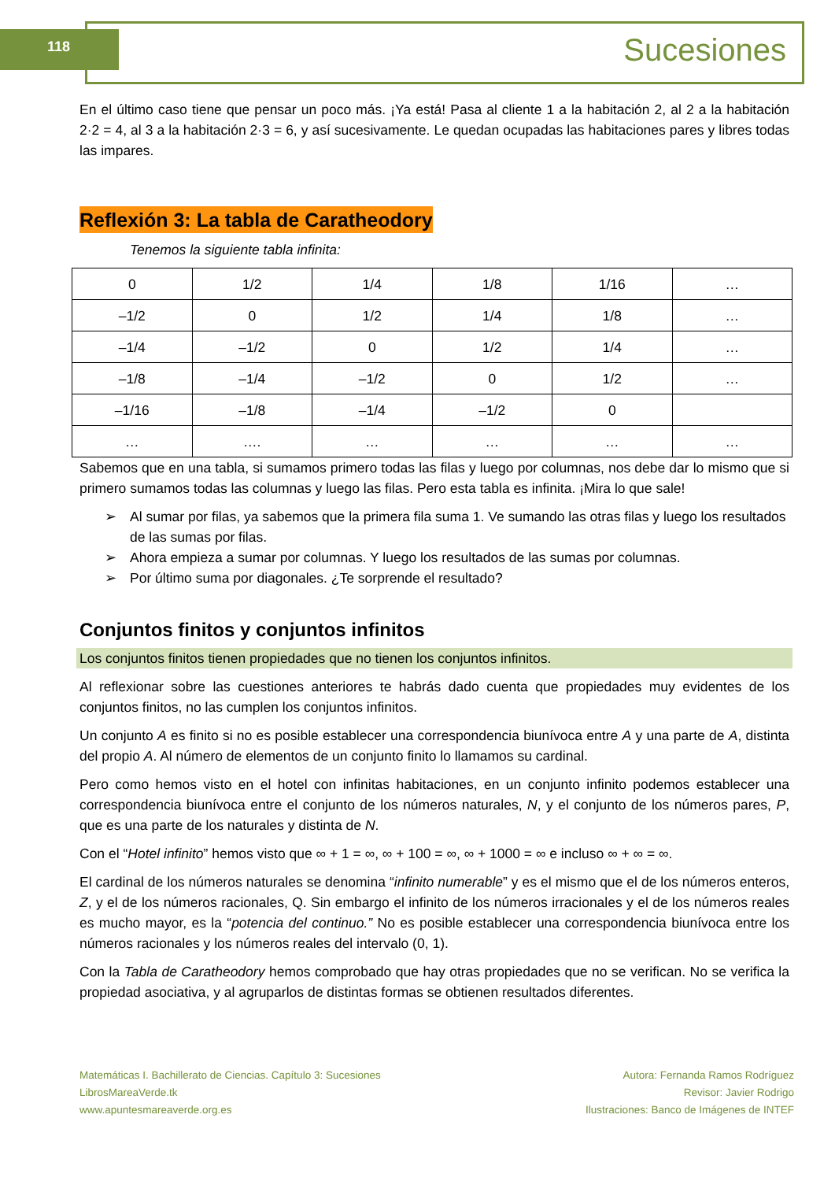118 Sucesiones
En el último caso tiene que pensar un poco más. ¡Ya está! Pasa al cliente 1 a la habitación 2, al 2 a la habitación 2·2 = 4, al 3 a la habitación 2·3 = 6, y así sucesivamente. Le quedan ocupadas las habitaciones pares y libres todas las impares.
Reflexión 3: La tabla de Caratheodory
Tenemos la siguiente tabla infinita:
| 0 | 1/2 | 1/4 | 1/8 | 1/16 | … |
| –1/2 | 0 | 1/2 | 1/4 | 1/8 | … |
| –1/4 | –1/2 | 0 | 1/2 | 1/4 | … |
| –1/8 | –1/4 | –1/2 | 0 | 1/2 | … |
| –1/16 | –1/8 | –1/4 | –1/2 | 0 | |
| … | …. | … | … | … | … |
Sabemos que en una tabla, si sumamos primero todas las filas y luego por columnas, nos debe dar lo mismo que si primero sumamos todas las columnas y luego las filas. Pero esta tabla es infinita. ¡Mira lo que sale!
➢ Al sumar por filas, ya sabemos que la primera fila suma 1. Ve sumando las otras filas y luego los resultados de las sumas por filas.
➢ Ahora empieza a sumar por columnas. Y luego los resultados de las sumas por columnas.
➢ Por último suma por diagonales. ¿Te sorprende el resultado?
Conjuntos finitos y conjuntos infinitos
Los conjuntos finitos tienen propiedades que no tienen los conjuntos infinitos.
Al reflexionar sobre las cuestiones anteriores te habrás dado cuenta que propiedades muy evidentes de los conjuntos finitos, no las cumplen los conjuntos infinitos.
Un conjunto A es finito si no es posible establecer una correspondencia biunívoca entre A y una parte de A, distinta del propio A. Al número de elementos de un conjunto finito lo llamamos su cardinal.
Pero como hemos visto en el hotel con infinitas habitaciones, en un conjunto infinito podemos establecer una correspondencia biunívoca entre el conjunto de los números naturales, N, y el conjunto de los números pares, P, que es una parte de los naturales y distinta de N.
Con el “Hotel infinito” hemos visto que ∞ + 1 = ∞, ∞ + 100 = ∞, ∞ + 1000 = ∞ e incluso ∞ + ∞ = ∞.
El cardinal de los números naturales se denomina “infinito numerable” y es el mismo que el de los números enteros, Z, y el de los números racionales, Q. Sin embargo el infinito de los números irracionales y el de los números reales es mucho mayor, es la “potencia del continuo.” No es posible establecer una correspondencia biunívoca entre los números racionales y los números reales del intervalo (0, 1).
Con la Tabla de Caratheodory hemos comprobado que hay otras propiedades que no se verifican. No se verifica la propiedad asociativa, y al agruparlos de distintas formas se obtienen resultados diferentes.
Matemáticas I. Bachillerato de Ciencias. Capítulo 3: Sucesiones
LibrosMareaVerde.tk
www.apuntesmareaverde.org.es
Autora: Fernanda Ramos Rodríguez
Revisor: Javier Rodrigo
Ilustraciones: Banco de Imágenes de INTEF